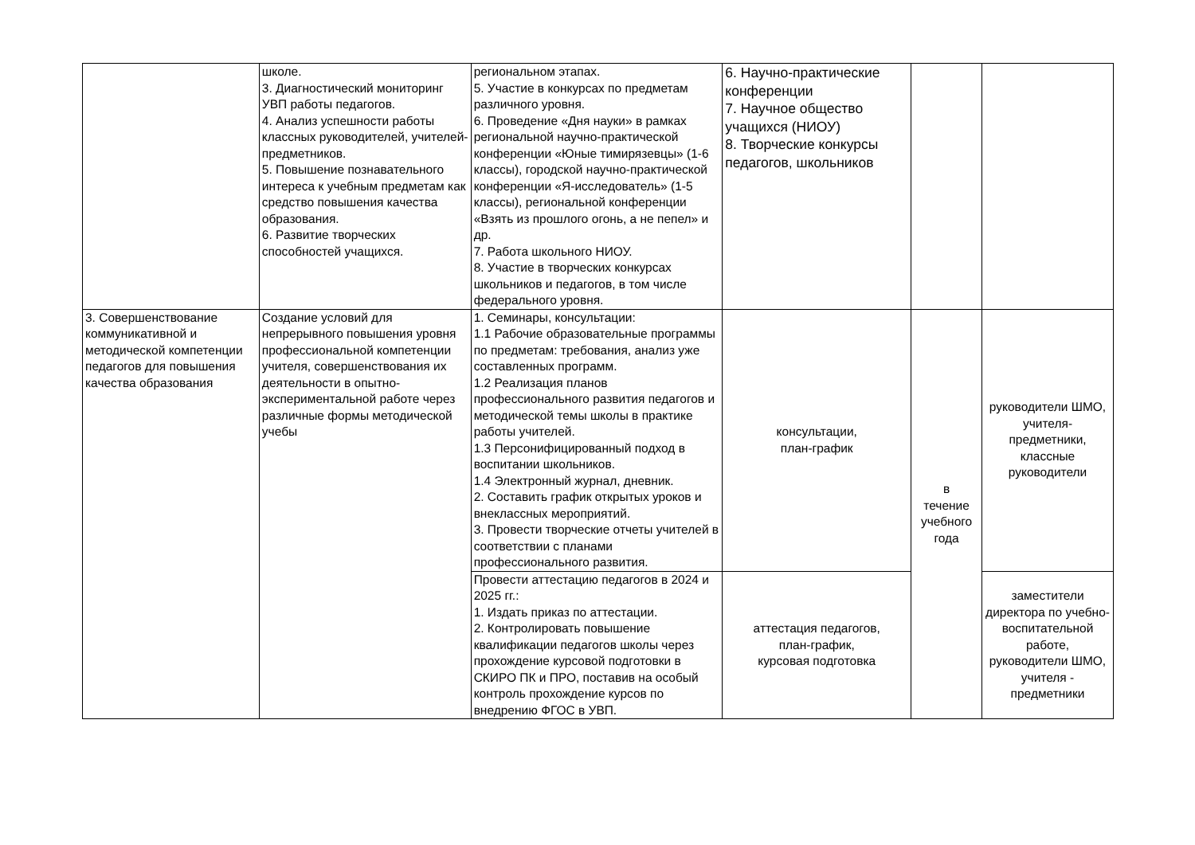| | школе. 3. Диагностический мониторинг УВП работы педагогов. 4. Анализ успешности работы классных руководителей, учителей-предметников. 5. Повышение познавательного интереса к учебным предметам как средство повышения качества образования. 6. Развитие творческих способностей учащихся. | региональном этапах. 5. Участие в конкурсах по предметам различного уровня. 6. Проведение «Дня науки» в рамках региональной научно-практической конференции «Юные тимирязевцы» (1-6 классы), городской научно-практической конференции «Я-исследователь» (1-5 классы), региональной конференции «Взять из прошлого огонь, а не пепел» и др. 7. Работа школьного НИОУ. 8. Участие в творческих конкурсах школьников и педагогов, в том числе федерального уровня. | 6. Научно-практические конференции 7. Научное общество учащихся (НИОУ) 8. Творческие конкурсы педагогов, школьников | | |
| 3. Совершенствование коммуникативной и методической компетенции педагогов для повышения качества образования | Создание условий для непрерывного повышения уровня профессиональной компетенции учителя, совершенствования их деятельности в опытно-экспериментальной работе через различные формы методической учебы | 1. Семинары, консультации: 1.1 Рабочие образовательные программы по предметам: требования, анализ уже составленных программ. 1.2 Реализация планов профессионального развития педагогов и методической темы школы в практике работы учителей. 1.3 Персонифицированный подход в воспитании школьников. 1.4 Электронный журнал, дневник. 2. Составить график открытых уроков и внеклассных мероприятий. 3. Провести творческие отчеты учителей в соответствии с планами профессионального развития. | консультации, план-график | в течение учебного года | руководители ШМО, учителя-предметники, классные руководители |
| | | Провести аттестацию педагогов в 2024 и 2025 гг.: 1. Издать приказ по аттестации. 2. Контролировать повышение квалификации педагогов школы через прохождение курсовой подготовки в СКИРО ПК и ПРО, поставив на особый контроль прохождение курсов по внедрению ФГОС в УВП. | аттестация педагогов, план-график, курсовая подготовка | | заместители директора по учебно-воспитательной работе, руководители ШМО, учителя - предметники |